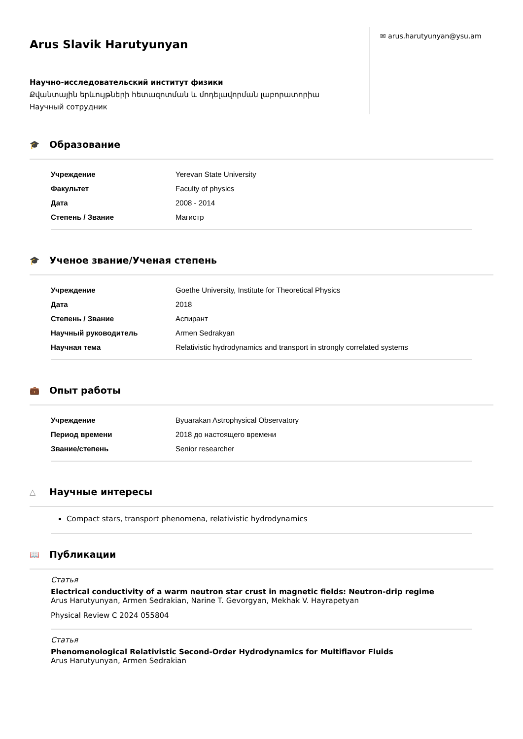Arus Slavik Harutyunyan
Научно-исследовательский институт физики
Քվանտային երևույթների հետազոտման և մոդելավորման լաբորատորիա
Научный сотрудник
✉ arus.harutyunyan@ysu.am
🎓 Образование
| Учреждение | Yerevan State University |
| Факультет | Faculty of physics |
| Дата | 2008 - 2014 |
| Степень / Звание | Магистр |
🎓 Ученое звание/Ученая степень
| Учреждение | Goethe University, Institute for Theoretical Physics |
| Дата | 2018 |
| Степень / Звание | Аспирант |
| Научный руководитель | Armen Sedrakyan |
| Научная тема | Relativistic hydrodynamics and transport in strongly correlated systems |
💼 Опыт работы
| Учреждение | Byuarakan Astrophysical Observatory |
| Период времени | 2018 до настоящего времени |
| Звание/степень | Senior researcher |
△ Научные интересы
Compact stars, transport phenomena, relativistic hydrodynamics
📖 Публикации
Статья
Electrical conductivity of a warm neutron star crust in magnetic fields: Neutron-drip regime
Arus Harutyunyan, Armen Sedrakian, Narine T. Gevorgyan, Mekhak V. Hayrapetyan
Physical Review C 2024 055804
Статья
Phenomenological Relativistic Second-Order Hydrodynamics for Multiflavor Fluids
Arus Harutyunyan, Armen Sedrakian